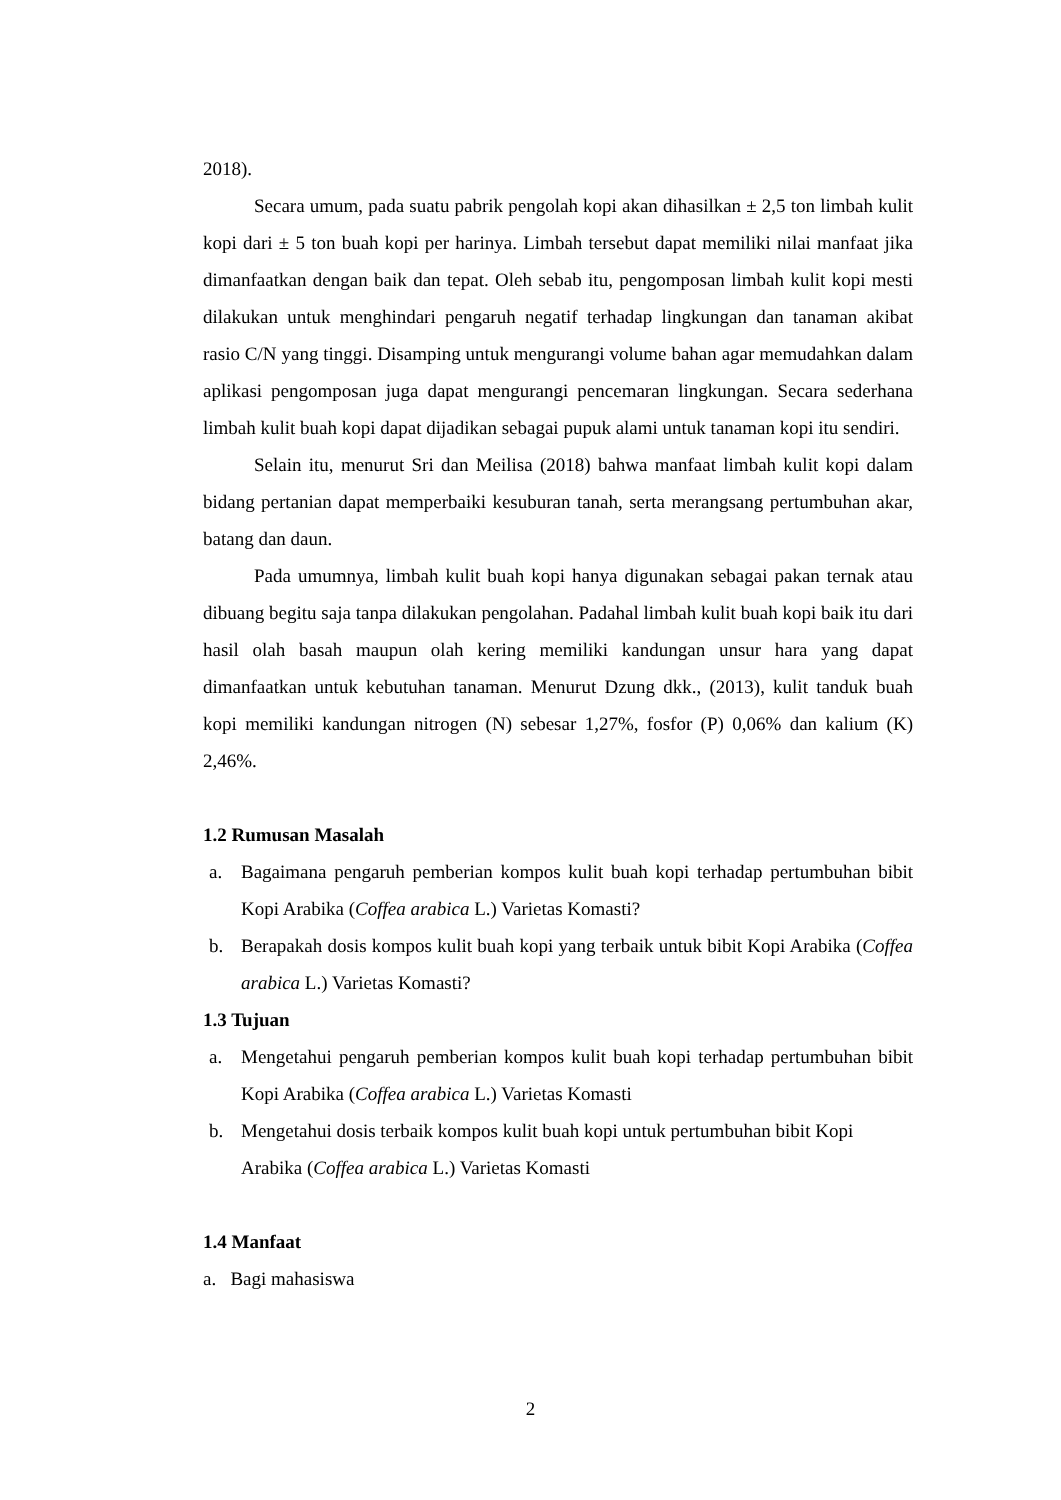2018).
Secara umum, pada suatu pabrik pengolah kopi akan dihasilkan ± 2,5 ton limbah kulit kopi dari ± 5 ton buah kopi per harinya. Limbah tersebut dapat memiliki nilai manfaat jika dimanfaatkan dengan baik dan tepat. Oleh sebab itu, pengomposan limbah kulit kopi mesti dilakukan untuk menghindari pengaruh negatif terhadap lingkungan dan tanaman akibat rasio C/N yang tinggi. Disamping untuk mengurangi volume bahan agar memudahkan dalam aplikasi pengomposan juga dapat mengurangi pencemaran lingkungan. Secara sederhana limbah kulit buah kopi dapat dijadikan sebagai pupuk alami untuk tanaman kopi itu sendiri.
Selain itu, menurut Sri dan Meilisa (2018) bahwa manfaat limbah kulit kopi dalam bidang pertanian dapat memperbaiki kesuburan tanah, serta merangsang pertumbuhan akar, batang dan daun.
Pada umumnya, limbah kulit buah kopi hanya digunakan sebagai pakan ternak atau dibuang begitu saja tanpa dilakukan pengolahan. Padahal limbah kulit buah kopi baik itu dari hasil olah basah maupun olah kering memiliki kandungan unsur hara yang dapat dimanfaatkan untuk kebutuhan tanaman. Menurut Dzung dkk., (2013), kulit tanduk buah kopi memiliki kandungan nitrogen (N) sebesar 1,27%, fosfor (P) 0,06% dan kalium (K) 2,46%.
1.2 Rumusan Masalah
a. Bagaimana pengaruh pemberian kompos kulit buah kopi terhadap pertumbuhan bibit Kopi Arabika (Coffea arabica L.) Varietas Komasti?
b. Berapakah dosis kompos kulit buah kopi yang terbaik untuk bibit Kopi Arabika (Coffea arabica L.) Varietas Komasti?
1.3 Tujuan
a. Mengetahui pengaruh pemberian kompos kulit buah kopi terhadap pertumbuhan bibit Kopi Arabika (Coffea arabica L.) Varietas Komasti
b. Mengetahui dosis terbaik kompos kulit buah kopi untuk pertumbuhan bibit Kopi Arabika (Coffea arabica L.) Varietas Komasti
1.4 Manfaat
a. Bagi mahasiswa
2